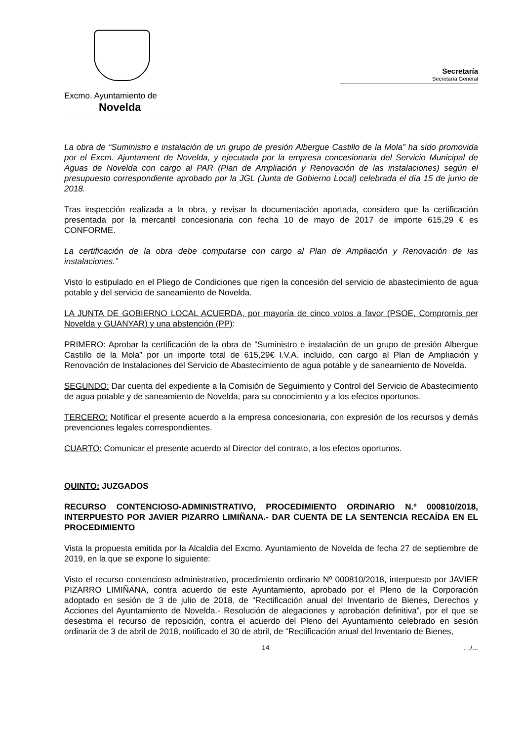Excmo. Ayuntamiento de
Novelda
Secretaría
Secretaría General
La obra de “Suministro e instalación de un grupo de presión Albergue Castillo de la Mola” ha sido promovida por el Excm. Ajuntament de Novelda, y ejecutada por la empresa concesionaria del Servicio Municipal de Aguas de Novelda con cargo al PAR (Plan de Ampliación y Renovación de las instalaciones) según el presupuesto correspondiente aprobado por la JGL (Junta de Gobierno Local) celebrada el día 15 de junio de 2018.
Tras inspección realizada a la obra, y revisar la documentación aportada, considero que la certificación presentada por la mercantil concesionaria con fecha 10 de mayo de 2017 de importe 615,29 € es CONFORME.
La certificación de la obra debe computarse con cargo al Plan de Ampliación y Renovación de las instalaciones.”
Visto lo estipulado en el Pliego de Condiciones que rigen la concesión del servicio de abastecimiento de agua potable y del servicio de saneamiento de Novelda.
LA JUNTA DE GOBIERNO LOCAL ACUERDA, por mayoría de cinco votos a favor (PSOE, Compromís per Novelda y GUANYAR) y una abstención (PP):
PRIMERO: Aprobar la certificación de la obra de “Suministro e instalación de un grupo de presión Albergue Castillo de la Mola” por un importe total de 615,29€ I.V.A. incluido, con cargo al Plan de Ampliación y Renovación de Instalaciones del Servicio de Abastecimiento de agua potable y de saneamiento de Novelda.
SEGUNDO: Dar cuenta del expediente a la Comisión de Seguimiento y Control del Servicio de Abastecimiento de agua potable y de saneamiento de Novelda, para su conocimiento y a los efectos oportunos.
TERCERO: Notificar el presente acuerdo a la empresa concesionaria, con expresión de los recursos y demás prevenciones legales correspondientes.
CUARTO: Comunicar el presente acuerdo al Director del contrato, a los efectos oportunos.
QUINTO: JUZGADOS
RECURSO CONTENCIOSO-ADMINISTRATIVO, PROCEDIMIENTO ORDINARIO N.º 000810/2018, INTERPUESTO POR JAVIER PIZARRO LIMIÑANA.- DAR CUENTA DE LA SENTENCIA RECAÍDA EN EL PROCEDIMIENTO
Vista la propuesta emitida por la Alcaldía del Excmo. Ayuntamiento de Novelda de fecha 27 de septiembre de 2019, en la que se expone lo siguiente:
Visto el recurso contencioso administrativo, procedimiento ordinario Nº 000810/2018, interpuesto por JAVIER PIZARRO LIMIÑANA, contra acuerdo de este Ayuntamiento, aprobado por el Pleno de la Corporación adoptado en sesión de 3 de julio de 2018, de “Rectificación anual del Inventario de Bienes, Derechos y Acciones del Ayuntamiento de Novelda.- Resolución de alegaciones y aprobación definitiva”, por el que se desestima el recurso de reposición, contra el acuerdo del Pleno del Ayuntamiento celebrado en sesión ordinaria de 3 de abril de 2018, notificado el 30 de abril, de “Rectificación anual del Inventario de Bienes,
14 …/...